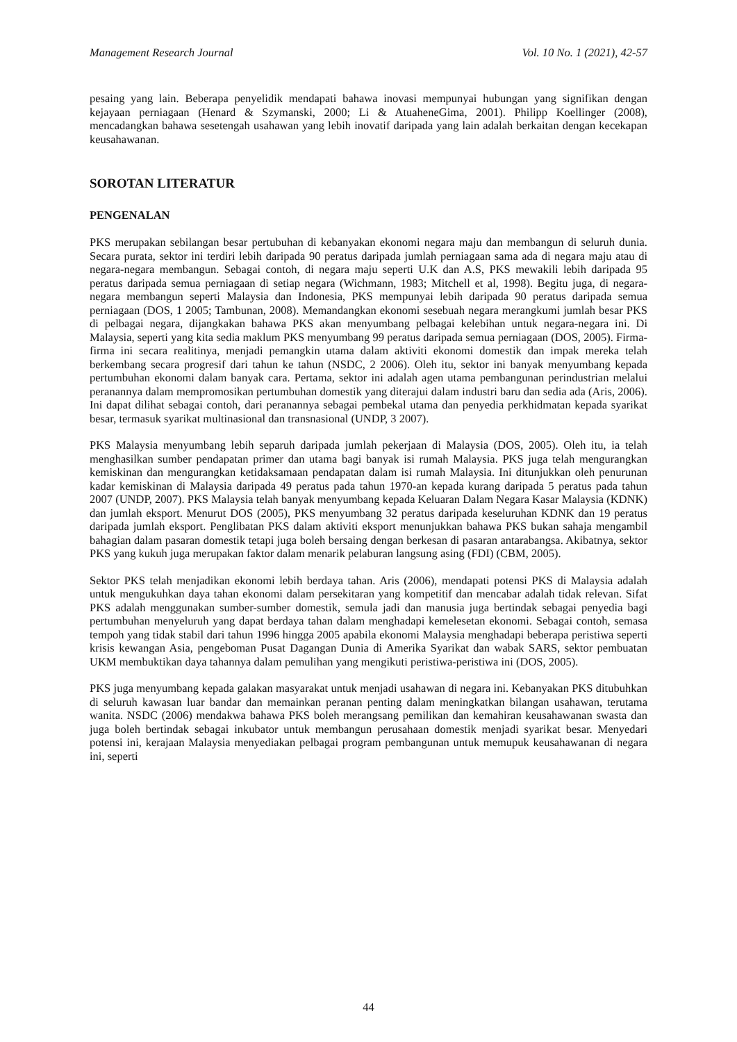Management Research Journal Vol. 10 No. 1 (2021), 42-57
pesaing yang lain. Beberapa penyelidik mendapati bahawa inovasi mempunyai hubungan yang signifikan dengan kejayaan perniagaan (Henard & Szymanski, 2000; Li & AtuaheneGima, 2001). Philipp Koellinger (2008), mencadangkan bahawa sesetengah usahawan yang lebih inovatif daripada yang lain adalah berkaitan dengan kecekapan keusahawanan.
SOROTAN LITERATUR
PENGENALAN
PKS merupakan sebilangan besar pertubuhan di kebanyakan ekonomi negara maju dan membangun di seluruh dunia. Secara purata, sektor ini terdiri lebih daripada 90 peratus daripada jumlah perniagaan sama ada di negara maju atau di negara-negara membangun. Sebagai contoh, di negara maju seperti U.K dan A.S, PKS mewakili lebih daripada 95 peratus daripada semua perniagaan di setiap negara (Wichmann, 1983; Mitchell et al, 1998). Begitu juga, di negara-negara membangun seperti Malaysia dan Indonesia, PKS mempunyai lebih daripada 90 peratus daripada semua perniagaan (DOS, 1 2005; Tambunan, 2008). Memandangkan ekonomi sesebuah negara merangkumi jumlah besar PKS di pelbagai negara, dijangkakan bahawa PKS akan menyumbang pelbagai kelebihan untuk negara-negara ini. Di Malaysia, seperti yang kita sedia maklum PKS menyumbang 99 peratus daripada semua perniagaan (DOS, 2005). Firma-firma ini secara realitinya, menjadi pemangkin utama dalam aktiviti ekonomi domestik dan impak mereka telah berkembang secara progresif dari tahun ke tahun (NSDC, 2 2006). Oleh itu, sektor ini banyak menyumbang kepada pertumbuhan ekonomi dalam banyak cara. Pertama, sektor ini adalah agen utama pembangunan perindustrian melalui peranannya dalam mempromosikan pertumbuhan domestik yang diterajui dalam industri baru dan sedia ada (Aris, 2006). Ini dapat dilihat sebagai contoh, dari peranannya sebagai pembekal utama dan penyedia perkhidmatan kepada syarikat besar, termasuk syarikat multinasional dan transnasional (UNDP, 3 2007).
PKS Malaysia menyumbang lebih separuh daripada jumlah pekerjaan di Malaysia (DOS, 2005). Oleh itu, ia telah menghasilkan sumber pendapatan primer dan utama bagi banyak isi rumah Malaysia. PKS juga telah mengurangkan kemiskinan dan mengurangkan ketidaksamaan pendapatan dalam isi rumah Malaysia. Ini ditunjukkan oleh penurunan kadar kemiskinan di Malaysia daripada 49 peratus pada tahun 1970-an kepada kurang daripada 5 peratus pada tahun 2007 (UNDP, 2007). PKS Malaysia telah banyak menyumbang kepada Keluaran Dalam Negara Kasar Malaysia (KDNK) dan jumlah eksport. Menurut DOS (2005), PKS menyumbang 32 peratus daripada keseluruhan KDNK dan 19 peratus daripada jumlah eksport. Penglibatan PKS dalam aktiviti eksport menunjukkan bahawa PKS bukan sahaja mengambil bahagian dalam pasaran domestik tetapi juga boleh bersaing dengan berkesan di pasaran antarabangsa. Akibatnya, sektor PKS yang kukuh juga merupakan faktor dalam menarik pelaburan langsung asing (FDI) (CBM, 2005).
Sektor PKS telah menjadikan ekonomi lebih berdaya tahan. Aris (2006), mendapati potensi PKS di Malaysia adalah untuk mengukuhkan daya tahan ekonomi dalam persekitaran yang kompetitif dan mencabar adalah tidak relevan. Sifat PKS adalah menggunakan sumber-sumber domestik, semula jadi dan manusia juga bertindak sebagai penyedia bagi pertumbuhan menyeluruh yang dapat berdaya tahan dalam menghadapi kemelesetan ekonomi. Sebagai contoh, semasa tempoh yang tidak stabil dari tahun 1996 hingga 2005 apabila ekonomi Malaysia menghadapi beberapa peristiwa seperti krisis kewangan Asia, pengeboman Pusat Dagangan Dunia di Amerika Syarikat dan wabak SARS, sektor pembuatan UKM membuktikan daya tahannya dalam pemulihan yang mengikuti peristiwa-peristiwa ini (DOS, 2005).
PKS juga menyumbang kepada galakan masyarakat untuk menjadi usahawan di negara ini. Kebanyakan PKS ditubuhkan di seluruh kawasan luar bandar dan memainkan peranan penting dalam meningkatkan bilangan usahawan, terutama wanita. NSDC (2006) mendakwa bahawa PKS boleh merangsang pemilikan dan kemahiran keusahawanan swasta dan juga boleh bertindak sebagai inkubator untuk membangun perusahaan domestik menjadi syarikat besar. Menyedari potensi ini, kerajaan Malaysia menyediakan pelbagai program pembangunan untuk memupuk keusahawanan di negara ini, seperti
44